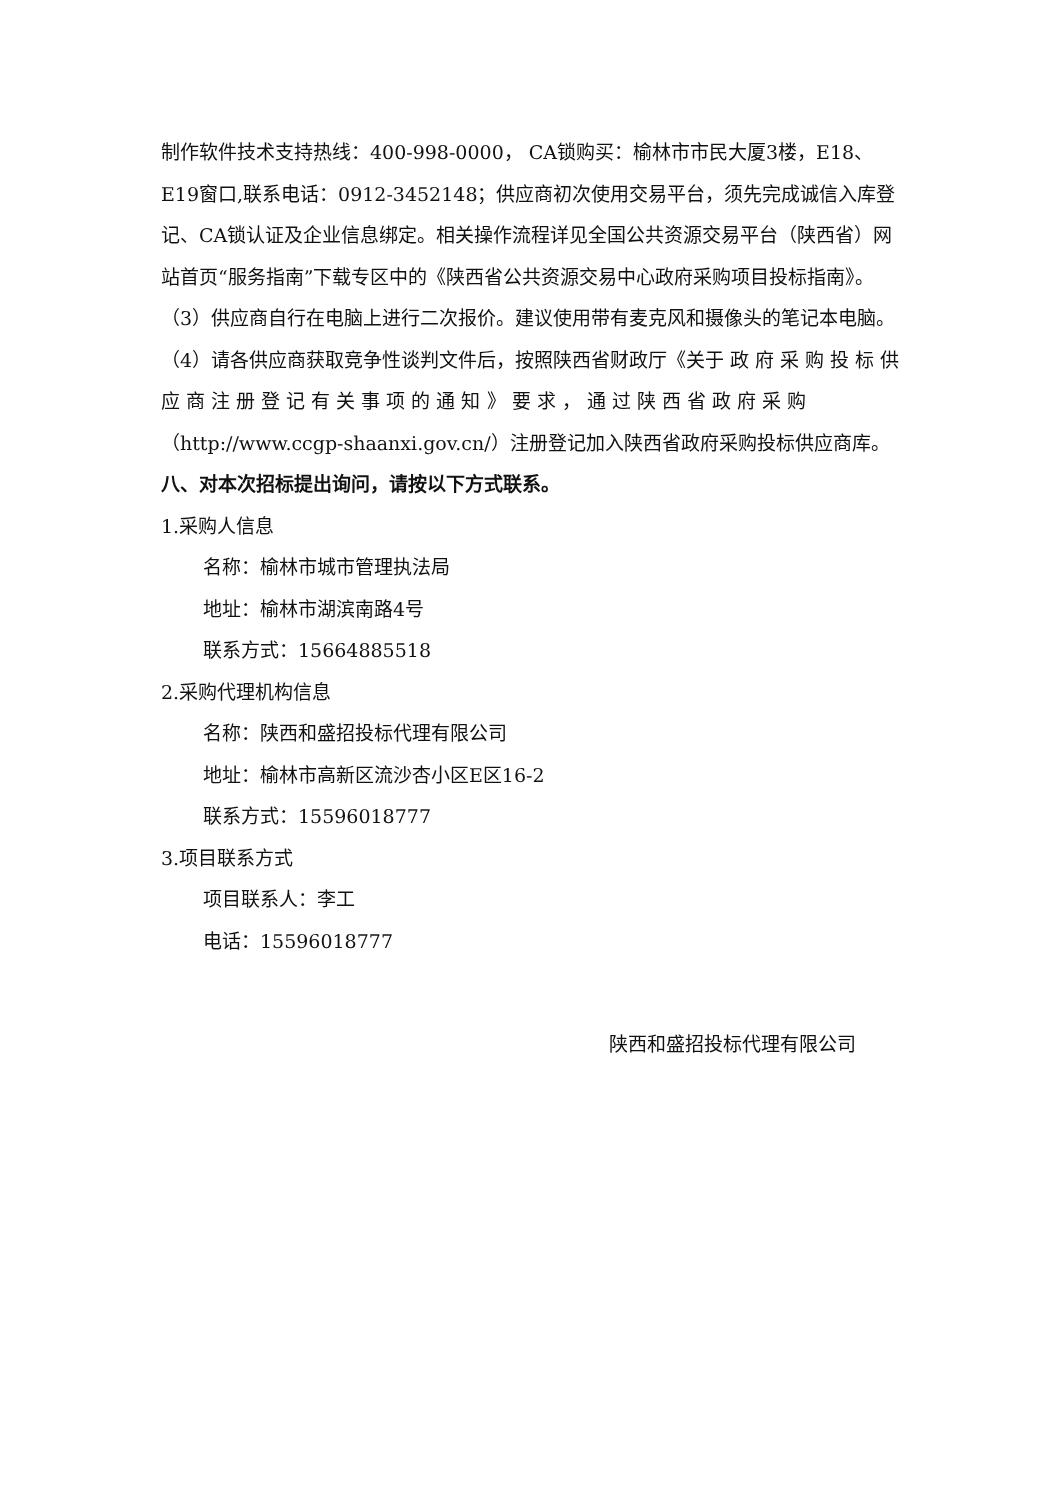制作软件技术支持热线：400-998-0000， CA锁购买：榆林市市民大厦3楼，E18、E19窗口,联系电话：0912-3452148；供应商初次使用交易平台，须先完成诚信入库登记、CA锁认证及企业信息绑定。相关操作流程详见全国公共资源交易平台（陕西省）网站首页“服务指南”下载专区中的《陕西省公共资源交易中心政府采购项目投标指南》。 （3）供应商自行在电脑上进行二次报价。建议使用带有麦克风和摄像头的笔记本电脑。（4）请各供应商获取竞争性谈判文件后，按照陕西省财政厅《关于 政 府 采 购 投 标 供 应 商 注 册 登 记 有 关 事 项 的 通 知 》 要 求 ， 通 过 陕 西 省 政 府 采 购（http://www.ccgp-shaanxi.gov.cn/）注册登记加入陕西省政府采购投标供应商库。
八、对本次招标提出询问，请按以下方式联系。
1.采购人信息
名称：榆林市城市管理执法局
地址：榆林市湖滨南路4号
联系方式：15664885518
2.采购代理机构信息
名称：陕西和盛招投标代理有限公司
地址：榆林市高新区流沙杏小区E区16-2
联系方式：15596018777
3.项目联系方式
项目联系人：李工
电话：15596018777
陕西和盛招投标代理有限公司